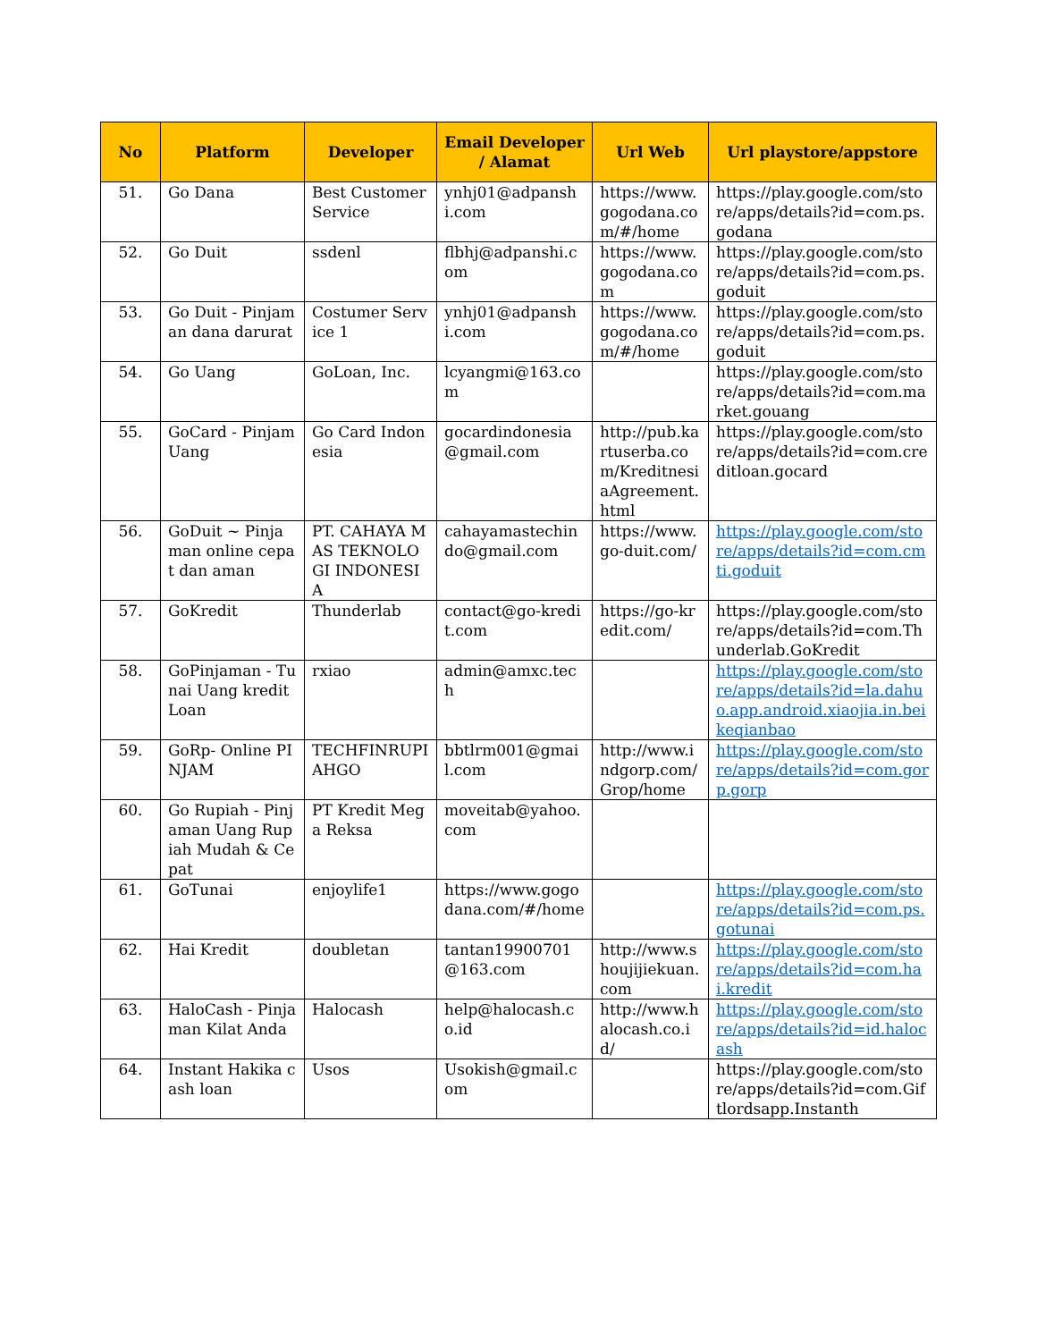| No | Platform | Developer | Email Developer / Alamat | Url Web | Url playstore/appstore |
| --- | --- | --- | --- | --- | --- |
| 51. | Go Dana | Best Customer Service | ynhj01@adpanshi.com | https://www.gogodana.com/#/home | https://play.google.com/store/apps/details?id=com.ps.godana |
| 52. | Go Duit | ssdenl | flbhj@adpanshi.com | https://www.gogodana.com | https://play.google.com/store/apps/details?id=com.ps.goduit |
| 53. | Go Duit - Pinjaman dana darurat | Costumer Service 1 | ynhj01@adpanshi.com | https://www.gogodana.com/#/home | https://play.google.com/store/apps/details?id=com.ps.goduit |
| 54. | Go Uang | GoLoan, Inc. | lcyangmi@163.com | | https://play.google.com/store/apps/details?id=com.market.gouang |
| 55. | GoCard - Pinjam Uang | Go Card Indonesia | gocardindonesia@gmail.com | http://pub.kartuserba.com/KreditnesiaAgreement.html | https://play.google.com/store/apps/details?id=com.creditloan.gocard |
| 56. | GoDuit ~ Pinjaman online cepat dan aman | PT. CAHAYA MAS TEKNOLOGI INDONESIA | cahayamastechindo@gmail.com | https://www.go-duit.com/ | https://play.google.com/store/apps/details?id=com.cmti.goduit |
| 57. | GoKredit | Thunderlab | contact@go-kredit.com | https://go-kredit.com/ | https://play.google.com/store/apps/details?id=com.Thunderlab.GoKredit |
| 58. | GoPinjaman - Tunai Uang kredit Loan | rxiao | admin@amxc.tech | | https://play.google.com/store/apps/details?id=la.dahuo.app.android.xiaojia.in.beikeqianbao |
| 59. | GoRp- Online PINJAM | TECHFINRUPIAHGO | bbtlrm001@gmail.com | http://www.indgorp.com/Grop/home | https://play.google.com/store/apps/details?id=com.gorp.gorp |
| 60. | Go Rupiah - Pinjaman Uang Rupiah Mudah & Cepat | PT Kredit Mega Reksa | moveitab@yahoo.com | | |
| 61. | GoTunai | enjoylife1 | https://www.gogodana.com/#/home | | https://play.google.com/store/apps/details?id=com.ps.gotunai |
| 62. | Hai Kredit | doubletan | tantan19900701@163.com | http://www.shoujijiekuan.com | https://play.google.com/store/apps/details?id=com.hai.kredit |
| 63. | HaloCash - Pinjaman Kilat Anda | Halocash | help@halocash.co.id | http://www.halocash.co.id/ | https://play.google.com/store/apps/details?id=id.halocash |
| 64. | Instant Hakika cash loan | Usos | Usokish@gmail.com | | https://play.google.com/store/apps/details?id=com.Giftlordsapp.Instanth |